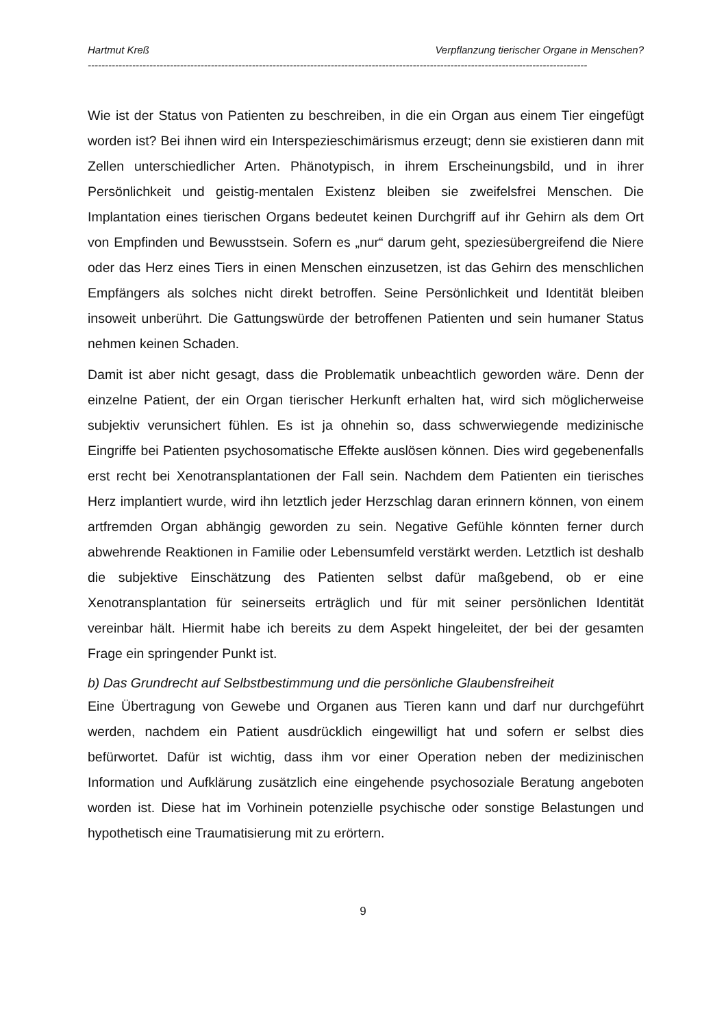Hartmut Kreß Verpflanzung tierischer Organe in Menschen?
--------------------------------------------------------------------------------------------------------------------------------------------------
Wie ist der Status von Patienten zu beschreiben, in die ein Organ aus einem Tier eingefügt worden ist? Bei ihnen wird ein Interspezieschimärismus erzeugt; denn sie existieren dann mit Zellen unterschiedlicher Arten. Phänotypisch, in ihrem Erscheinungsbild, und in ihrer Persönlichkeit und geistig-mentalen Existenz bleiben sie zweifelsfrei Menschen. Die Implantation eines tierischen Organs bedeutet keinen Durchgriff auf ihr Gehirn als dem Ort von Empfinden und Bewusstsein. Sofern es „nur“ darum geht, speziesübergreifend die Niere oder das Herz eines Tiers in einen Menschen einzusetzen, ist das Gehirn des menschlichen Empfängers als solches nicht direkt betroffen. Seine Persönlichkeit und Identität bleiben insoweit unberührt. Die Gattungswürde der betroffenen Patienten und sein humaner Status nehmen keinen Schaden.
Damit ist aber nicht gesagt, dass die Problematik unbeachtlich geworden wäre. Denn der einzelne Patient, der ein Organ tierischer Herkunft erhalten hat, wird sich möglicherweise subjektiv verunsichert fühlen. Es ist ja ohnehin so, dass schwerwiegende medizinische Eingriffe bei Patienten psychosomatische Effekte auslösen können. Dies wird gegebenenfalls erst recht bei Xenotransplantationen der Fall sein. Nachdem dem Patienten ein tierisches Herz implantiert wurde, wird ihn letztlich jeder Herzschlag daran erinnern können, von einem artfremden Organ abhängig geworden zu sein. Negative Gefühle könnten ferner durch abwehrende Reaktionen in Familie oder Lebensumfeld verstärkt werden. Letztlich ist deshalb die subjektive Einschätzung des Patienten selbst dafür maßgebend, ob er eine Xenotransplantation für seinerseits erträglich und für mit seiner persönlichen Identität vereinbar hält. Hiermit habe ich bereits zu dem Aspekt hingeleitet, der bei der gesamten Frage ein springender Punkt ist.
b) Das Grundrecht auf Selbstbestimmung und die persönliche Glaubensfreiheit
Eine Übertragung von Gewebe und Organen aus Tieren kann und darf nur durchgeführt werden, nachdem ein Patient ausdrücklich eingewilligt hat und sofern er selbst dies befürwortet. Dafür ist wichtig, dass ihm vor einer Operation neben der medizinischen Information und Aufklärung zusätzlich eine eingehende psychosoziale Beratung angeboten worden ist. Diese hat im Vorhinein potenzielle psychische oder sonstige Belastungen und hypothetisch eine Traumatisierung mit zu erörtern.
9